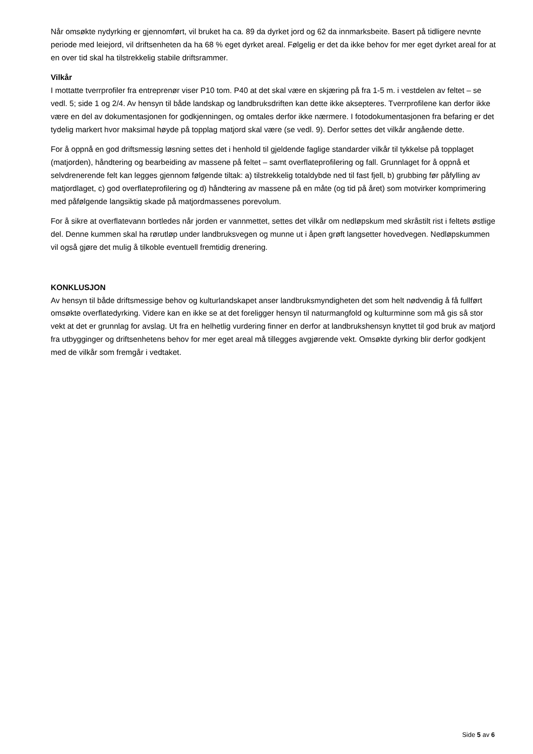Når omsøkte nydyrking er gjennomført, vil bruket ha ca. 89 da dyrket jord og 62 da innmarksbeite. Basert på tidligere nevnte periode med leiejord, vil driftsenheten da ha 68 % eget dyrket areal. Følgelig er det da ikke behov for mer eget dyrket areal for at en over tid skal ha tilstrekkelig stabile driftsrammer.
Vilkår
I mottatte tverrprofiler fra entreprenør viser P10 tom. P40 at det skal være en skjæring på fra 1-5 m. i vestdelen av feltet – se vedl. 5; side 1 og 2/4. Av hensyn til både landskap og landbruksdriften kan dette ikke aksepteres. Tverrprofilene kan derfor ikke være en del av dokumentasjonen for godkjenningen, og omtales derfor ikke nærmere. I fotodokumentasjonen fra befaring er det tydelig markert hvor maksimal høyde på topplag matjord skal være (se vedl. 9). Derfor settes det vilkår angående dette.
For å oppnå en god driftsmessig løsning settes det i henhold til gjeldende faglige standarder vilkår til tykkelse på topplaget (matjorden), håndtering og bearbeiding av massene på feltet – samt overflateprofilering og fall. Grunnlaget for å oppnå et selvdrenerende felt kan legges gjennom følgende tiltak: a) tilstrekkelig totaldybde ned til fast fjell, b) grubbing før påfylling av matjordlaget, c) god overflateprofilering og d) håndtering av massene på en måte (og tid på året) som motvirker komprimering med påfølgende langsiktig skade på matjordmassenes porevolum.
For å sikre at overflatevann bortledes når jorden er vannmettet, settes det vilkår om nedløpskum med skråstilt rist i feltets østlige del. Denne kummen skal ha rørutløp under landbruksvegen og munne ut i åpen grøft langsetter hovedvegen. Nedløpskummen vil også gjøre det mulig å tilkoble eventuell fremtidig drenering.
KONKLUSJON
Av hensyn til både driftsmessige behov og kulturlandskapet anser landbruksmyndigheten det som helt nødvendig å få fullført omsøkte overflatedyrking. Videre kan en ikke se at det foreligger hensyn til naturmangfold og kulturminne som må gis så stor vekt at det er grunnlag for avslag. Ut fra en helhetlig vurdering finner en derfor at landbrukshensyn knyttet til god bruk av matjord fra utbygginger og driftsenhetens behov for mer eget areal må tillegges avgjørende vekt. Omsøkte dyrking blir derfor godkjent med de vilkår som fremgår i vedtaket.
Side 5 av 6